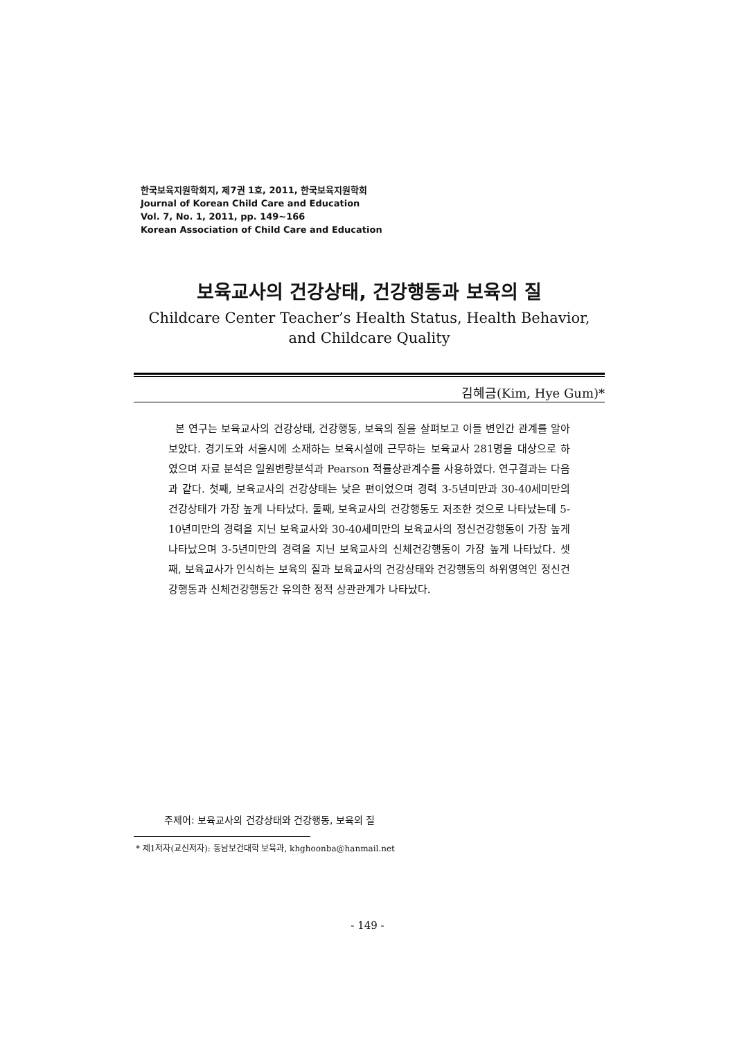한국보육지원학회지, 제7권 1호, 2011, 한국보육지원학회
Journal of Korean Child Care and Education
Vol. 7, No. 1, 2011, pp. 149~166
Korean Association of Child Care and Education
보육교사의 건강상태, 건강행동과 보육의 질
Childcare Center Teacher’s Health Status, Health Behavior, and Childcare Quality
김혜금(Kim, Hye Gum)*
본 연구는 보육교사의 건강상태, 건강행동, 보육의 질을 살펴보고 이들 변인간 관계를 알아보았다. 경기도와 서울시에 소재하는 보육시설에 근무하는 보육교사 281명을 대상으로 하였으며 자료 분석은 일원변량분석과 Pearson 적률상관계수를 사용하였다. 연구결과는 다음과 같다. 첫째, 보육교사의 건강상태는 낮은 편이었으며 경력 3-5년미만과 30-40세미만의 건강상태가 가장 높게 나타났다. 둘째, 보육교사의 건강행동도 저조한 것으로 나타났는데 5-10년미만의 경력을 지닌 보육교사와 30-40세미만의 보육교사의 정신건강행동이 가장 높게 나타났으며 3-5년미만의 경력을 지닌 보육교사의 신체건강행동이 가장 높게 나타났다. 셋째, 보육교사가 인식하는 보육의 질과 보육교사의 건강상태와 건강행동의 하위영역인 정신건강행동과 신체건강행동간 유의한 정적 상관관계가 나타났다.
주제어: 보육교사의 건강상태와 건강행동, 보육의 질
* 제1저자(교신저자): 동남보건대학 보육과, khghoonba@hanmail.net
- 149 -